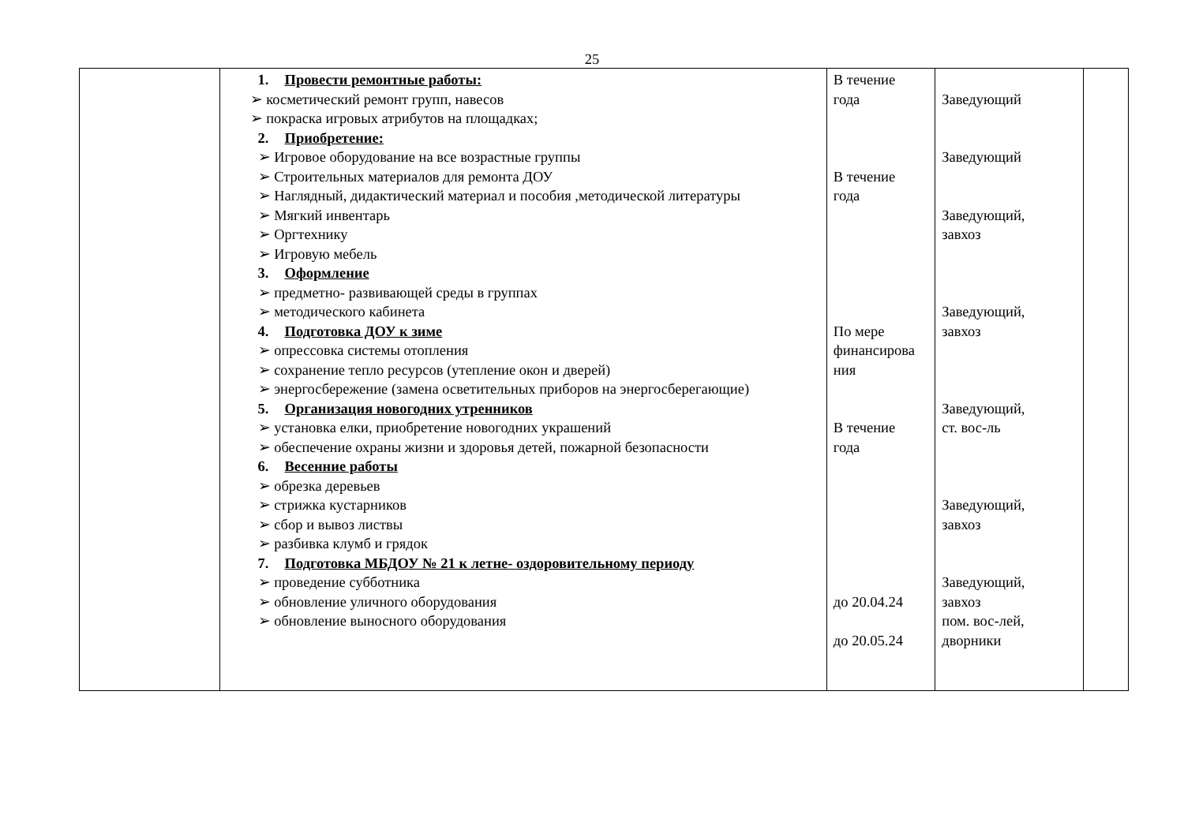25
| | 1. Провести ремонтные работы: ➢ косметический ремонт групп, навесов ➢ покраска игровых атрибутов на площадках; 2. Приобретение: ➢ Игровое оборудование на все возрастные группы ➢ Строительных материалов для ремонта ДОУ ➢ Наглядный, дидактический материал и пособия ,методической литературы ➢ Мягкий инвентарь ➢ Оргтехнику ➢ Игровую мебель 3. Оформление ➢ предметно- развивающей среды в группах ➢ методического кабинета 4. Подготовка ДОУ к зиме ➢ опрессовка системы отопления ➢ сохранение тепло ресурсов (утепление окон и дверей) ➢ энергосбережение (замена осветительных приборов на энергосберегающие) 5. Организация новогодних утренников ➢ установка елки, приобретение новогодних украшений ➢ обеспечение охраны жизни и здоровья детей, пожарной безопасности 6. Весенние работы ➢ обрезка деревьев ➢ стрижка кустарников ➢ сбор и вывоз листвы ➢ разбивка клумб и грядок 7. Подготовка МБДОУ № 21 к летне- оздоровительному периоду ➢ проведение субботника ➢ обновление уличного оборудования ➢ обновление выносного оборудования | В течение года В течение года По мере финансирова ния В течение года до 20.04.24 до 20.05.24 | Заведующий Заведующий Заведующий, завхоз Заведующий, завхоз Заведующий, ст. вос-ль Заведующий, завхоз Заведующий, завхоз пом. вос-лей, дворники | |